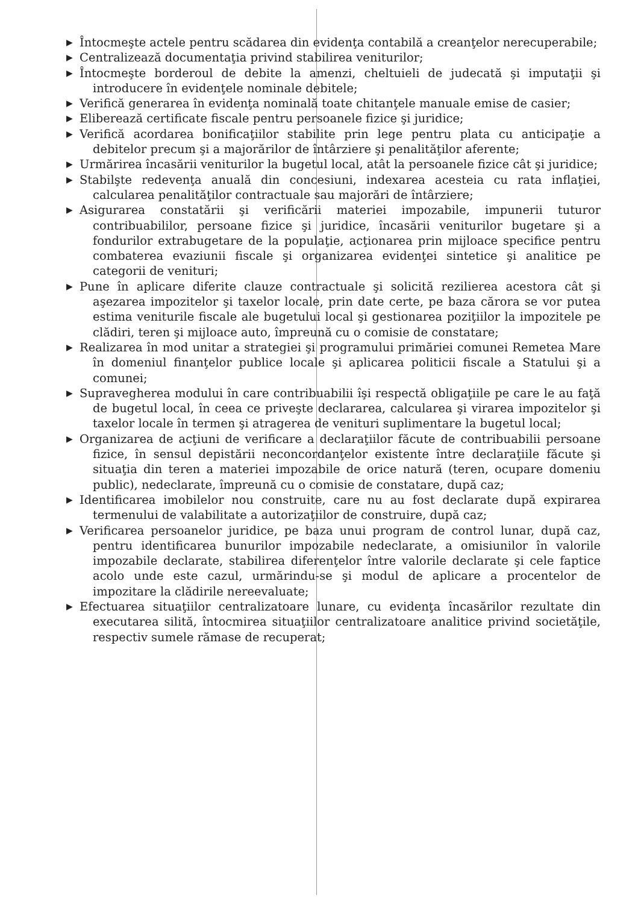▶ Întocmeşte actele pentru scădarea din evidenţa contabilă a creanţelor nerecuperabile;
▶ Centralizează documentaţia privind stabilirea veniturilor;
▶ Întocmeşte borderoul de debite la amenzi, cheltuieli de judecată şi imputaţii şi introducere în evidenţele nominale debitele;
▶ Verifică generarea în evidenţa nominală toate chitanţele manuale emise de casier;
▶ Eliberează certificate fiscale pentru persoanele fizice şi juridice;
▶ Verifică acordarea bonificaţiilor stabilite prin lege pentru plata cu anticipaţie a debitelor precum şi a majorărilor de întârziere şi penalităţilor aferente;
▶ Urmărirea încasării veniturilor la bugetul local, atât la persoanele fizice cât şi juridice;
▶ Stabilşte redevenţa anuală din concesiuni, indexarea acesteia cu rata inflaţiei, calcularea penalităţilor contractuale sau majorări de întârziere;
▶ Asigurarea constatării şi verificării materiei impozabile, impunerii tuturor contribuabililor, persoane fizice şi juridice, încasării veniturilor bugetare şi a fondurilor extrabugetare de la populaţie, acţionarea prin mijloace specifice pentru combaterea evaziunii fiscale şi organizarea evidenţei sintetice şi analitice pe categorii de venituri;
▶ Pune în aplicare diferite clauze contractuale şi solicită rezilierea acestora cât şi aşezarea impozitelor şi taxelor locale, prin date certe, pe baza cărora se vor putea estima veniturile fiscale ale bugetului local şi gestionarea poziţiilor la impozitele pe clădiri, teren şi mijloace auto, împreună cu o comisie de constatare;
▶ Realizarea în mod unitar a strategiei şi programului primăriei comunei Remetea Mare în domeniul finanţelor publice locale şi aplicarea politicii fiscale a Statului şi a comunei;
▶ Supravegherea modului în care contribuabilii îşi respectă obligaţiile pe care le au faţă de bugetul local, în ceea ce priveşte declararea, calcularea şi virarea impozitelor şi taxelor locale în termen şi atragerea de venituri suplimentare la bugetul local;
▶ Organizarea de acţiuni de verificare a declaraţiilor făcute de contribuabilii persoane fizice, în sensul depistării neconcordanţelor existente între declaraţiile făcute şi situaţia din teren a materiei impozabile de orice natură (teren, ocupare domeniu public), nedeclarate, împreună cu o comisie de constatare, după caz;
▶ Identificarea imobilelor nou construite, care nu au fost declarate după expirarea termenului de valabilitate a autorizaţiilor de construire, după caz;
▶ Verificarea persoanelor juridice, pe baza unui program de control lunar, după caz, pentru identificarea bunurilor impozabile nedeclarate, a omisiunilor în valorile impozabile declarate, stabilirea diferenţelor între valorile declarate şi cele faptice acolo unde este cazul, urmărindu-se şi modul de aplicare a procentelor de impozitare la clădirile nereevaluate;
▶ Efectuarea situaţiilor centralizatoare lunare, cu evidenţa încasărilor rezultate din executarea silită, întocmirea situaţiilor centralizatoare analitice privind societăţile, respectiv sumele rămase de recuperat;